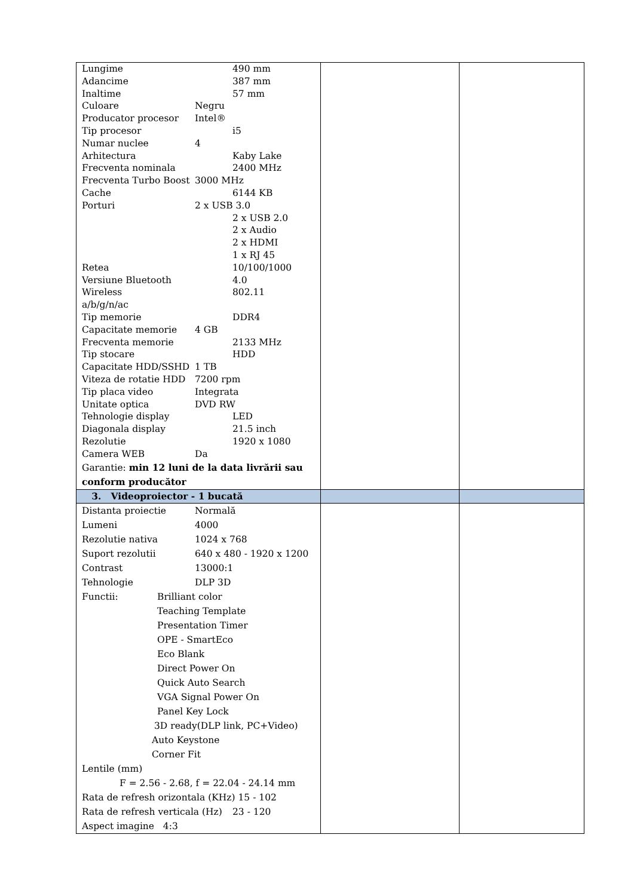| Lungime 490 mm Adancime 387 mm Inaltime 57 mm Culoare Negru Producator procesor Intel® Tip procesor i5 Numar nuclee 4 Arhitectura Kaby Lake Frecventa nominala 2400 MHz Frecventa Turbo Boost 3000 MHz Cache 6144 KB Porturi 2 x USB 3.0 2 x USB 2.0 2 x Audio 2 x HDMI 1 x RJ 45 Retea 10/100/1000 Versiune Bluetooth 4.0 Wireless 802.11 a/b/g/n/ac Tip memorie DDR4 Capacitate memorie 4 GB Frecventa memorie 2133 MHz Tip stocare HDD Capacitate HDD/SSHD 1 TB Viteza de rotatie HDD 7200 rpm Tip placa video Integrata Unitate optica DVD RW Tehnologie display LED Diagonala display 21.5 inch Rezolutie 1920 x 1080 Camera WEB Da Garantie: min 12 luni de la data livrării sau conform producător | | |
| 3. Videoproiector - 1 bucată | | |
| Distanta proiectie Normală Lumeni 4000 Rezolutie nativa 1024 x 768 Suport rezolutii 640 x 480 - 1920 x 1200 Contrast 13000:1 Tehnologie DLP 3D Functii: Brilliant color Teaching Template Presentation Timer OPE - SmartEco Eco Blank Direct Power On Quick Auto Search VGA Signal Power On Panel Key Lock 3D ready(DLP link, PC+Video) Auto Keystone Corner Fit Lentile (mm) F = 2.56 - 2.68, f = 22.04 - 24.14 mm Rata de refresh orizontala (KHz) 15 - 102 Rata de refresh verticala (Hz) 23 - 120 Aspect imagine 4:3 | | |